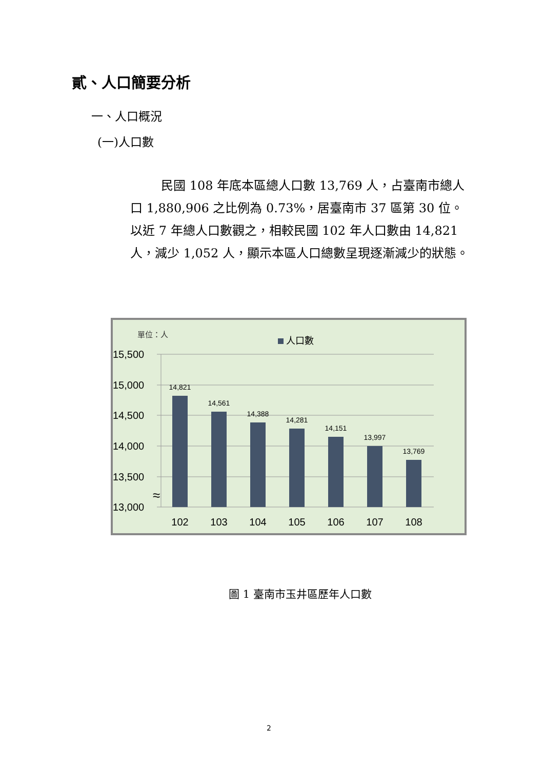貳、人口簡要分析
一、人口概況
(一)人口數
民國 108 年底本區總人口數 13,769 人，占臺南市總人口 1,880,906 之比例為 0.73%，居臺南市 37 區第 30 位。以近 7 年總人口數觀之，相較民國 102 年人口數由 14,821 人，減少 1,052 人，顯示本區人口總數呈現逐漸減少的狀態。
單位：人
人口數
15,500
15,000
14,500
14,000
13,500
13,000
≈
14,821
14,561
14,388
14,281
14,151
13,997
13,769
102
103
104
105
106
107
108
圖 1 臺南市玉井區歷年人口數
2